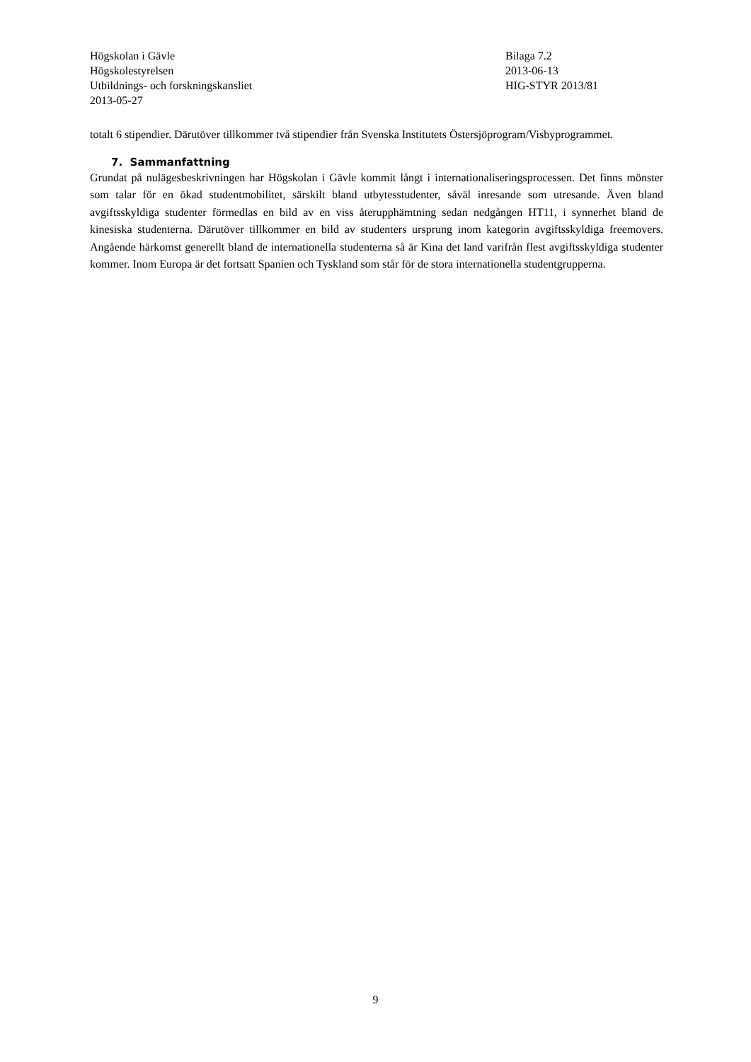Högskolan i Gävle
Högskolestyrelsen
Utbildnings- och forskningskansliet
2013-05-27
Bilaga 7.2
2013-06-13
HIG-STYR 2013/81
totalt 6 stipendier. Därutöver tillkommer två stipendier från Svenska Institutets Östersjöprogram/Visbyprogrammet.
7. Sammanfattning
Grundat på nulägesbeskrivningen har Högskolan i Gävle kommit långt i internationaliseringsprocessen. Det finns mönster som talar för en ökad studentmobilitet, särskilt bland utbytesstudenter, såväl inresande som utresande. Även bland avgiftsskyldiga studenter förmedlas en bild av en viss återupphämtning sedan nedgången HT11, i synnerhet bland de kinesiska studenterna. Därutöver tillkommer en bild av studenters ursprung inom kategorin avgiftsskyldiga freemovers. Angående härkomst generellt bland de internationella studenterna så är Kina det land varifrån flest avgiftsskyldiga studenter kommer. Inom Europa är det fortsatt Spanien och Tyskland som står för de stora internationella studentgrupperna.
9